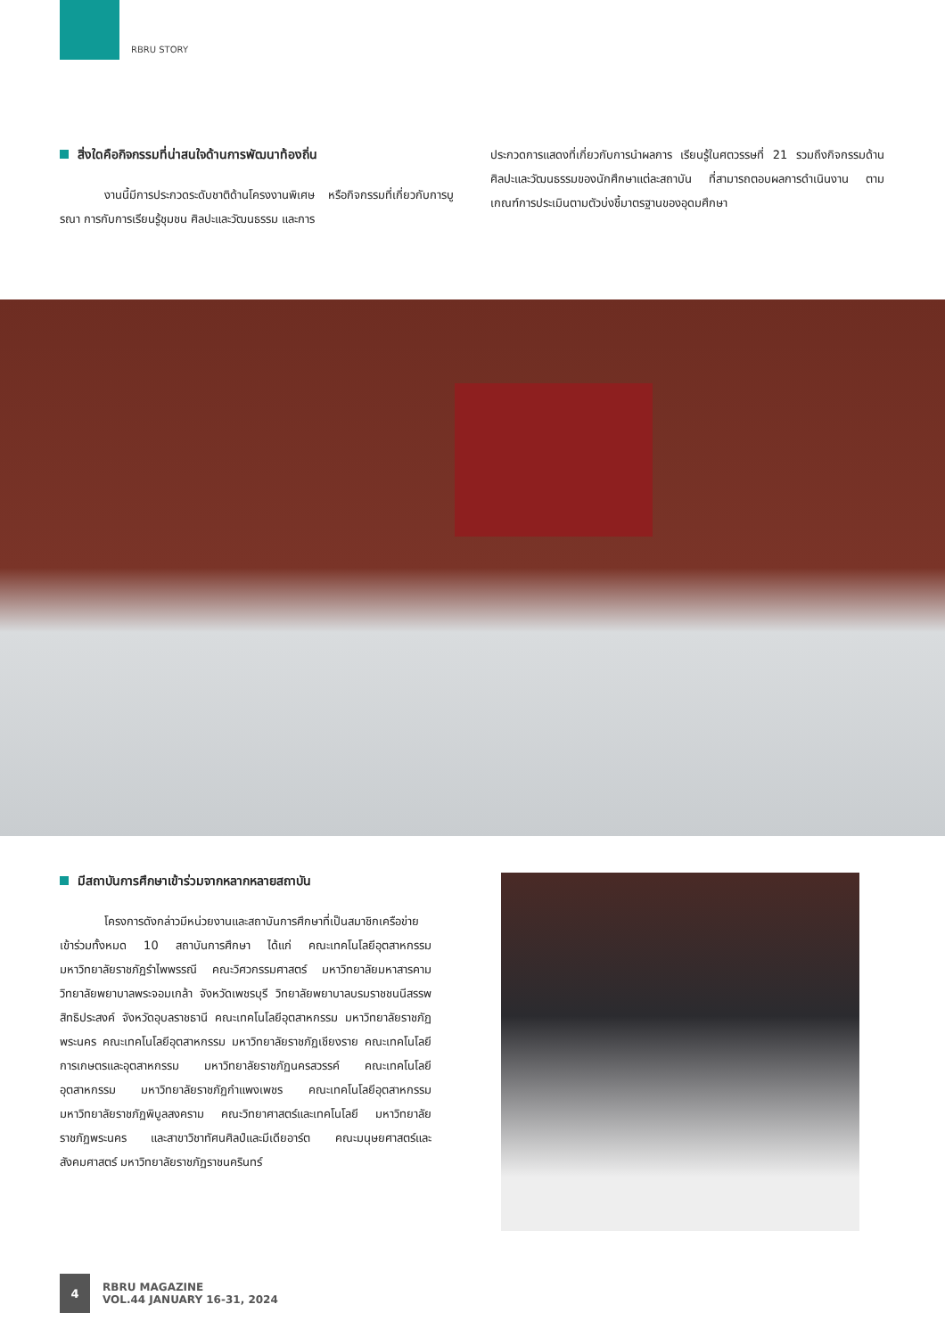RBRU STORY
สิ่งใดคือกิจกรรมที่น่าสนใจด้านการพัฒนาท้องถิ่น
งานนี้มีการประกวดระดับชาติด้านโครงงานพิเศษ หรือกิจกรรมที่เกี่ยวกับการบูรณา การกับการเรียนรู้ชุมชน ศิลปะและวัฒนธรรม และการ
ประกวดการแสดงที่เกี่ยวกับการนำผลการ เรียนรู้ในศตวรรษที่ 21 รวมถึงกิจกรรมด้านศิลปะและวัฒนธรรมของนักศึกษาแต่ละสถาบัน ที่สามารถตอบผลการดำเนินงาน ตามเกณฑ์การประเมินตามตัวบ่งชี้มาตรฐานของอุดมศึกษา
มีสถาบันการศึกษาเข้าร่วมจากหลากหลายสถาบัน
โครงการดังกล่าวมีหน่วยงานและสถาบันการศึกษาที่เป็นสมาชิกเครือข่ายเข้าร่วมทั้งหมด 10 สถาบันการศึกษา ได้แก่ คณะเทคโนโลยีอุตสาหกรรม มหาวิทยาลัยราชภัฏรำไพพรรณี คณะวิศวกรรมศาสตร์ มหาวิทยาลัยมหาสารคาม วิทยาลัยพยาบาลพระจอมเกล้า จังหวัดเพชรบุรี วิทยาลัยพยาบาลบรมราชชนนีสรรพสิทธิประสงค์ จังหวัดอุบลราชธานี คณะเทคโนโลยีอุตสาหกรรม มหาวิทยาลัยราชภัฏพระนคร คณะเทคโนโลยีอุตสาหกรรม มหาวิทยาลัยราชภัฏเชียงราย คณะเทคโนโลยีการเกษตรและอุตสาหกรรม มหาวิทยาลัยราชภัฏนครสวรรค์ คณะเทคโนโลยีอุตสาหกรรม มหาวิทยาลัยราชภัฏกำแพงเพชร คณะเทคโนโลยีอุตสาหกรรม มหาวิทยาลัยราชภัฏพิบูลสงคราม คณะวิทยาศาสตร์และเทคโนโลยี มหาวิทยาลัยราชภัฏพระนคร และสาขาวิชาทัศนศิลป์และมีเดียอาร์ต คณะมนุษยศาสตร์และสังคมศาสตร์ มหาวิทยาลัยราชภัฏราชนครินทร์
4
RBRU MAGAZINE
VOL.44 JANUARY 16-31, 2024